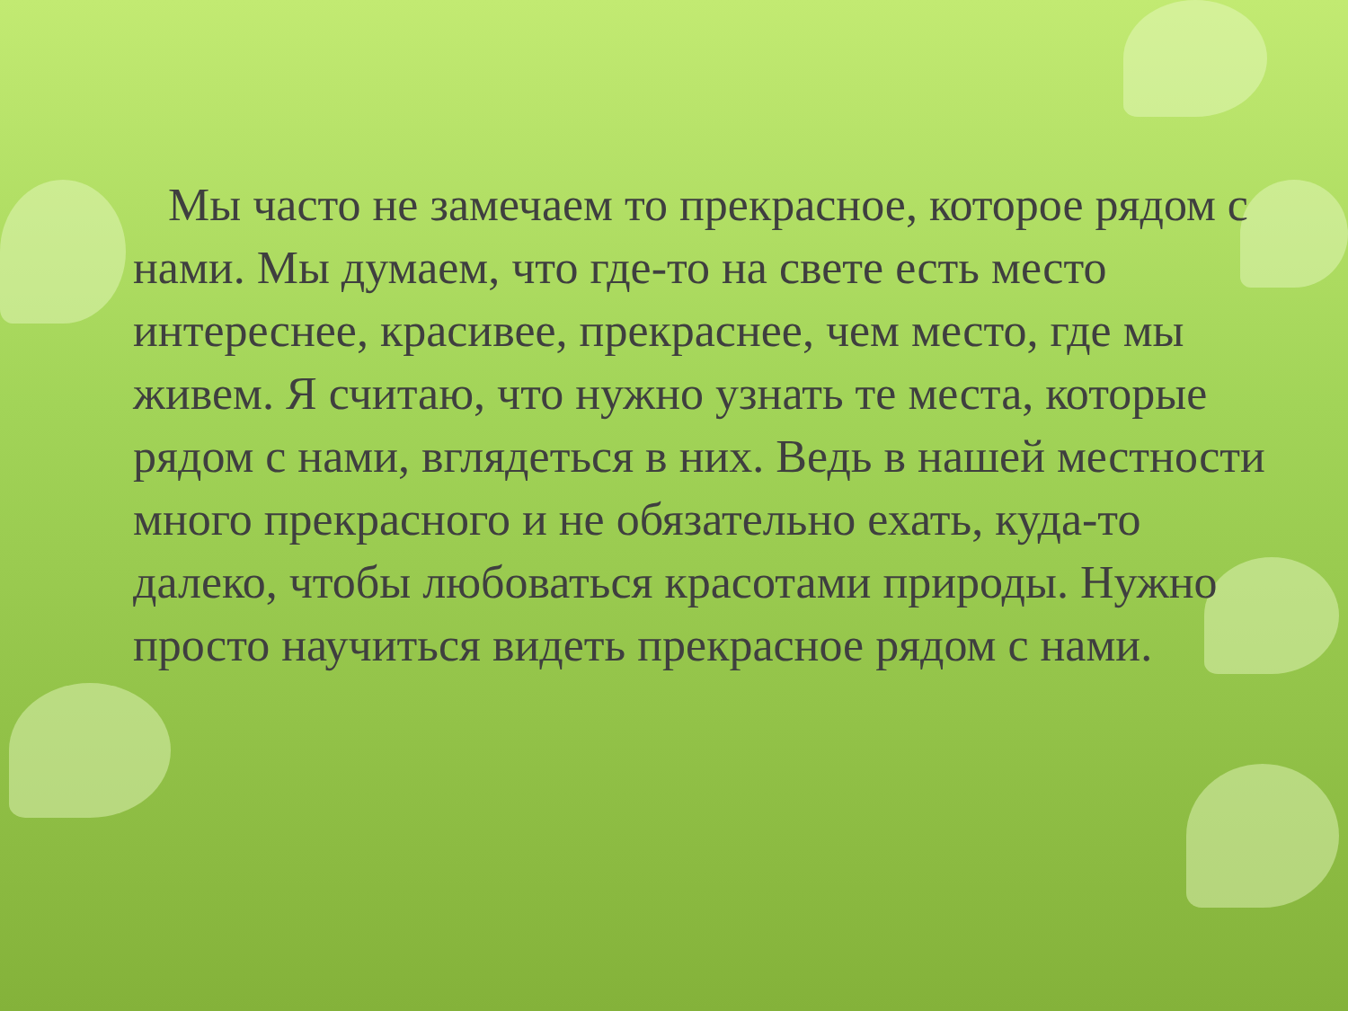Мы часто не замечаем то прекрасное, которое рядом с нами. Мы думаем, что где-то на свете есть место интереснее, красивее, прекраснее, чем место, где мы живем. Я считаю, что нужно узнать те места, которые рядом с нами, вглядеться в них. Ведь в нашей местности много прекрасного и не обязательно ехать, куда-то далеко, чтобы любоваться красотами природы. Нужно просто научиться видеть прекрасное рядом с нами.